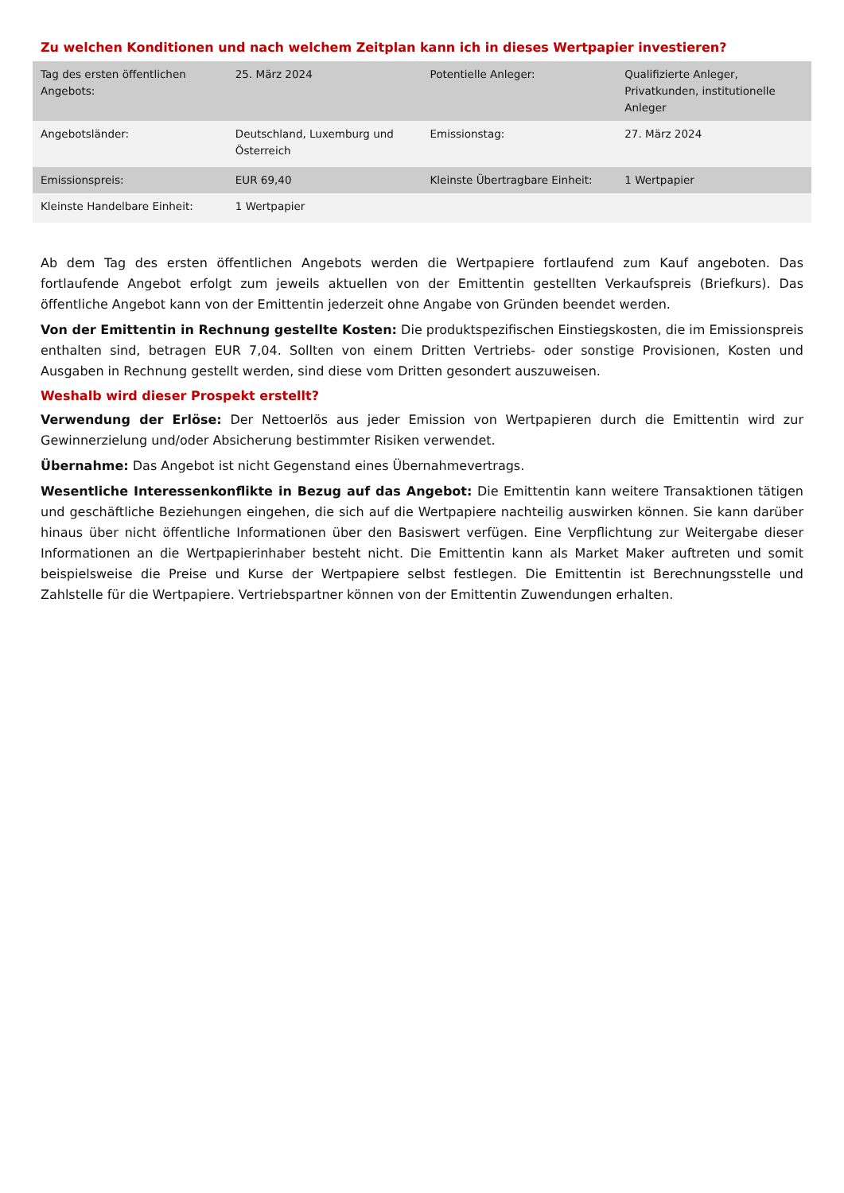Zu welchen Konditionen und nach welchem Zeitplan kann ich in dieses Wertpapier investieren?
| Tag des ersten öffentlichen Angebots: | 25. März 2024 | Potentielle Anleger: | Qualifizierte Anleger, Privatkunden, institutionelle Anleger |
| Angebotsländer: | Deutschland, Luxemburg und Österreich | Emissionstag: | 27. März 2024 |
| Emissionspreis: | EUR 69,40 | Kleinste Übertragbare Einheit: | 1 Wertpapier |
| Kleinste Handelbare Einheit: | 1 Wertpapier | | |
Ab dem Tag des ersten öffentlichen Angebots werden die Wertpapiere fortlaufend zum Kauf angeboten. Das fortlaufende Angebot erfolgt zum jeweils aktuellen von der Emittentin gestellten Verkaufspreis (Briefkurs). Das öffentliche Angebot kann von der Emittentin jederzeit ohne Angabe von Gründen beendet werden.
Von der Emittentin in Rechnung gestellte Kosten: Die produktspezifischen Einstiegskosten, die im Emissionspreis enthalten sind, betragen EUR 7,04. Sollten von einem Dritten Vertriebs- oder sonstige Provisionen, Kosten und Ausgaben in Rechnung gestellt werden, sind diese vom Dritten gesondert auszuweisen.
Weshalb wird dieser Prospekt erstellt?
Verwendung der Erlöse: Der Nettoerlös aus jeder Emission von Wertpapieren durch die Emittentin wird zur Gewinnerzielung und/oder Absicherung bestimmter Risiken verwendet.
Übernahme: Das Angebot ist nicht Gegenstand eines Übernahmevertrags.
Wesentliche Interessenkonflikte in Bezug auf das Angebot: Die Emittentin kann weitere Transaktionen tätigen und geschäftliche Beziehungen eingehen, die sich auf die Wertpapiere nachteilig auswirken können. Sie kann darüber hinaus über nicht öffentliche Informationen über den Basiswert verfügen. Eine Verpflichtung zur Weitergabe dieser Informationen an die Wertpapierinhaber besteht nicht. Die Emittentin kann als Market Maker auftreten und somit beispielsweise die Preise und Kurse der Wertpapiere selbst festlegen. Die Emittentin ist Berechnungsstelle und Zahlstelle für die Wertpapiere. Vertriebspartner können von der Emittentin Zuwendungen erhalten.